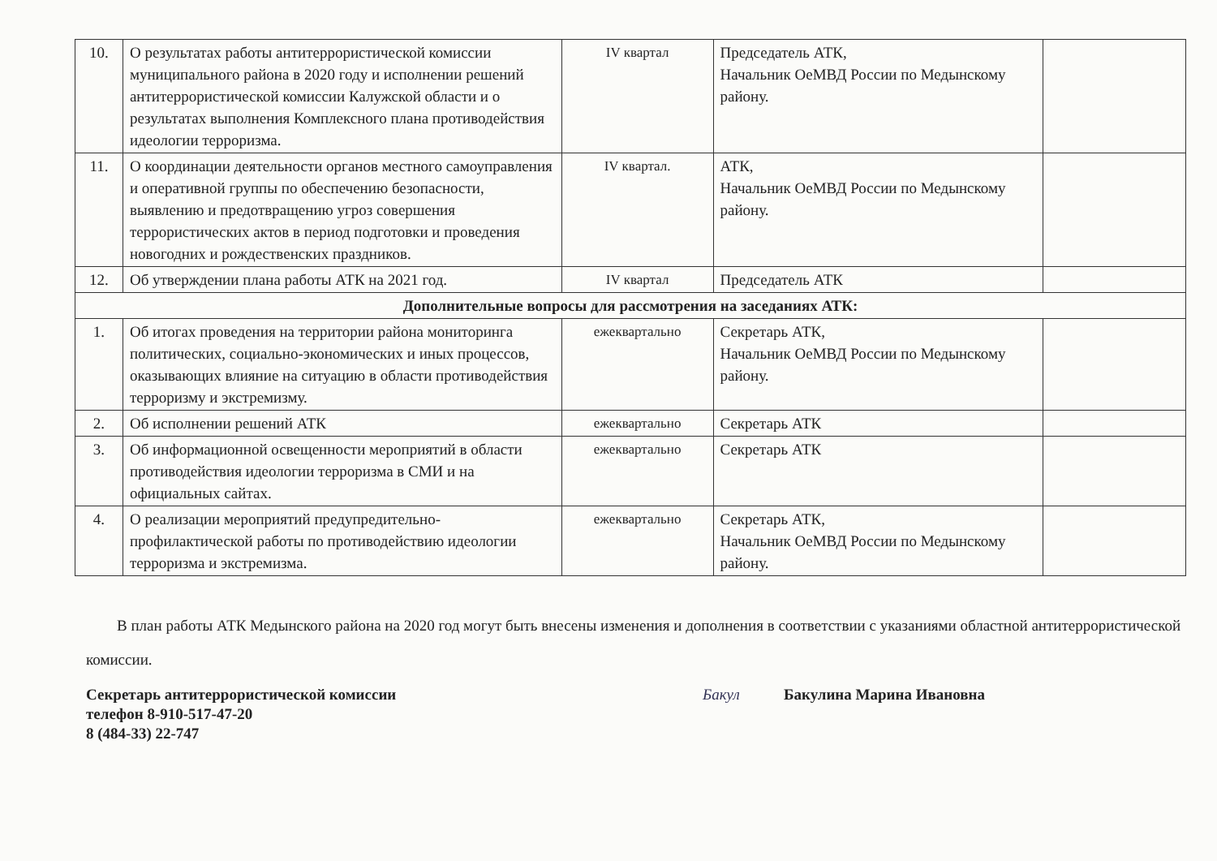| 10. | О результатах работы антитеррористической комиссии муниципального района в 2020 году и исполнении решений антитеррористической комиссии Калужской области и о результатах выполнения Комплексного плана противодействия идеологии терроризма. | IV квартал | Председатель АТК, Начальник ОеМВД России по Медынскому району. | |
| 11. | О координации деятельности органов местного самоуправления и оперативной группы по обеспечению безопасности, выявлению и предотвращению угроз совершения террористических актов в период подготовки и проведения новогодних и рождественских праздников. | IV квартал. | АТК, Начальник ОеМВД России по Медынскому району. | |
| 12. | Об утверждении плана работы АТК на 2021 год. | IV квартал | Председатель АТК | |
| Дополнительные вопросы для рассмотрения на заседаниях АТК: | | | | |
| 1. | Об итогах проведения на территории района мониторинга политических, социально-экономических и иных процессов, оказывающих влияние на ситуацию в области противодействия терроризму и экстремизму. | ежеквартально | Секретарь АТК, Начальник ОеМВД России по Медынскому району. | |
| 2. | Об исполнении решений АТК | ежеквартально | Секретарь АТК | |
| 3. | Об информационной освещенности мероприятий в области противодействия идеологии терроризма в СМИ и на официальных сайтах. | ежеквартально | Секретарь АТК | |
| 4. | О реализации мероприятий предупредительно-профилактической работы по противодействию идеологии терроризма и экстремизма. | ежеквартально | Секретарь АТК, Начальник ОеМВД России по Медынскому району. | |
В план работы АТК Медынского района на 2020 год могут быть внесены изменения и дополнения в соответствии с указаниями областной антитеррористической комиссии.
Секретарь антитеррористической комиссии
телефон 8-910-517-47-20
8 (484-33) 22-747
Бакул Бакулина Марина Ивановна